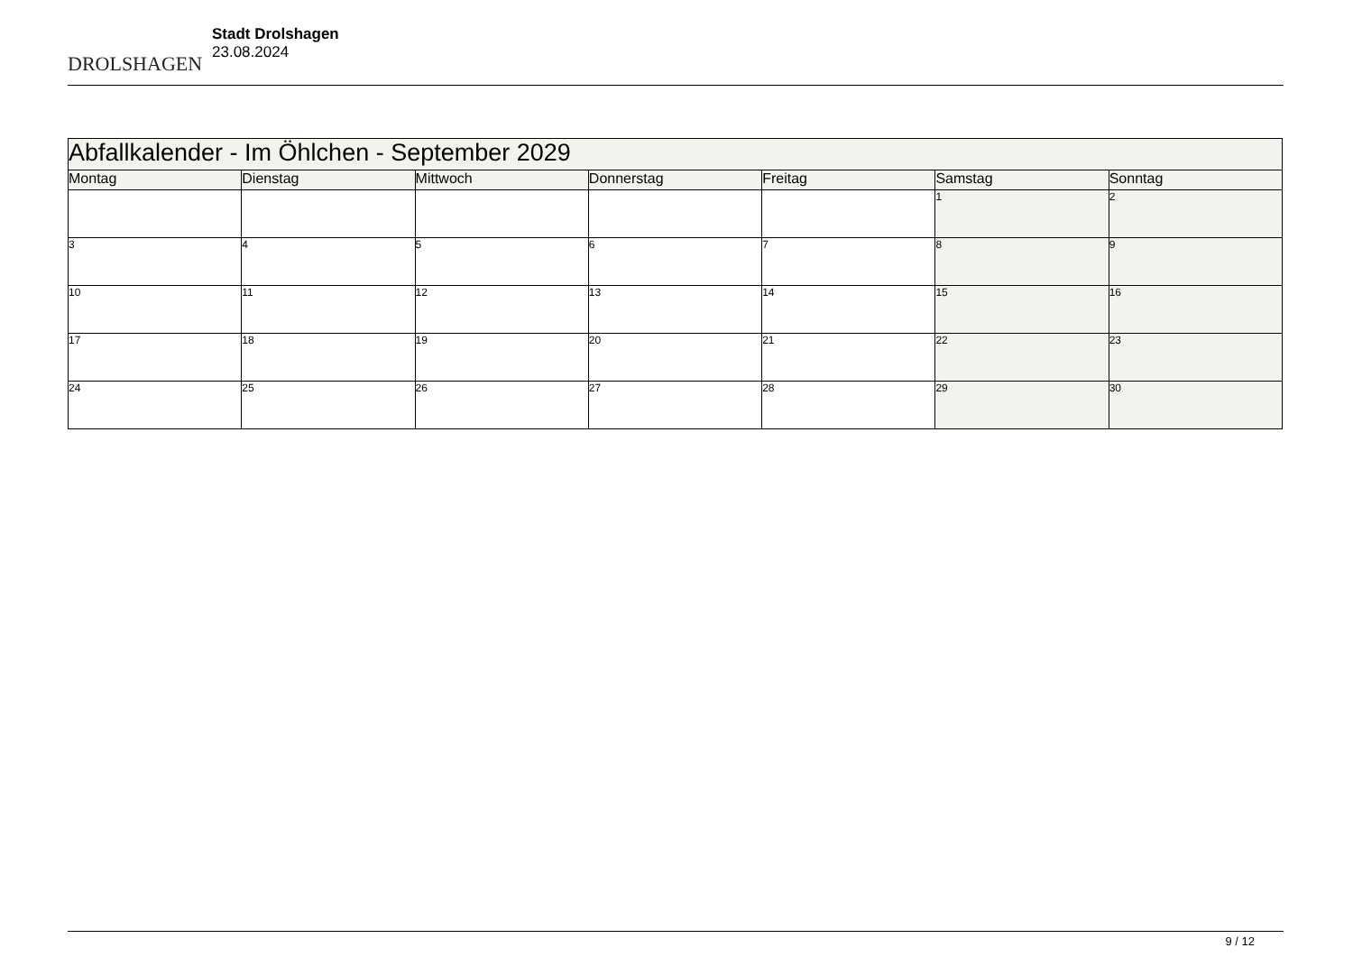DROLSHAGEN
Stadt Drolshagen
23.08.2024
| Abfallkalender - Im Öhlchen - September 2029 | | | | | | |
| --- | --- | --- | --- | --- | --- | --- |
| Montag | Dienstag | Mittwoch | Donnerstag | Freitag | Samstag | Sonntag |
| | | | | | 1 | 2 |
| 3 | 4 | 5 | 6 | 7 | 8 | 9 |
| 10 | 11 | 12 | 13 | 14 | 15 | 16 |
| 17 | 18 | 19 | 20 | 21 | 22 | 23 |
| 24 | 25 | 26 | 27 | 28 | 29 | 30 |
9 / 12